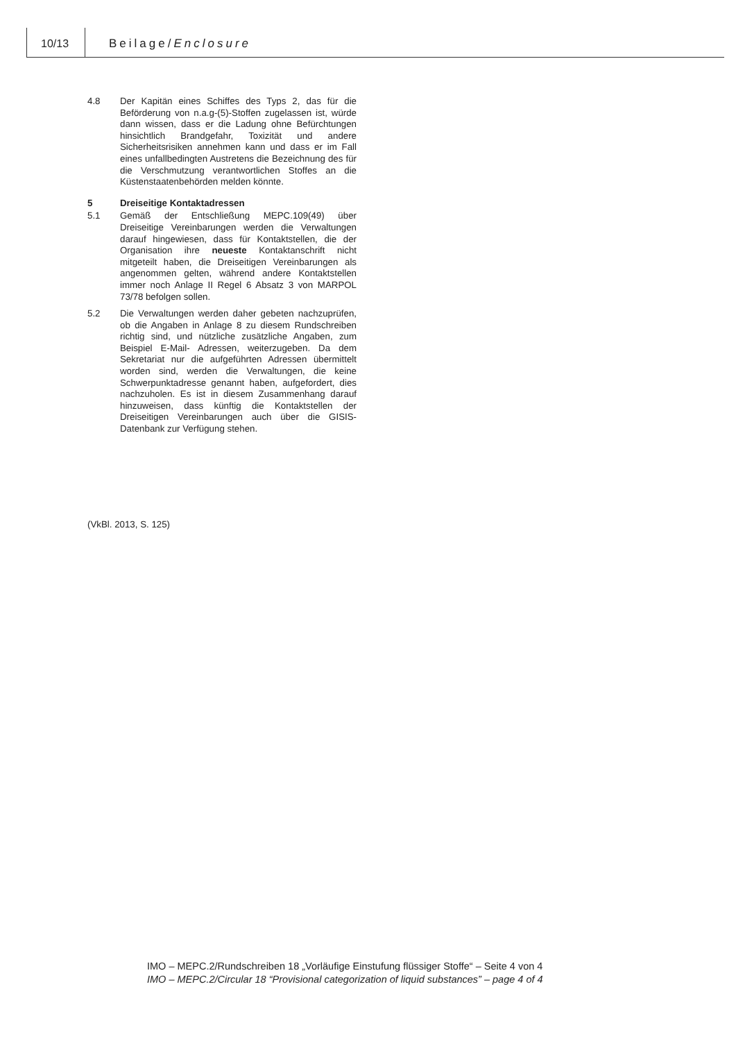10/13 Beilage/Enclosure
4.8 Der Kapitän eines Schiffes des Typs 2, das für die Beförderung von n.a.g-(5)-Stoffen zugelassen ist, würde dann wissen, dass er die Ladung ohne Befürchtungen hinsichtlich Brandgefahr, Toxizität und andere Sicherheitsrisiken annehmen kann und dass er im Fall eines unfallbedingten Austretens die Bezeichnung des für die Verschmutzung verantwortlichen Stoffes an die Küstenstaatenbehörden melden könnte.
5 Dreiseitige Kontaktadressen
5.1 Gemäß der Entschließung MEPC.109(49) über Dreiseitige Vereinbarungen werden die Verwaltungen darauf hingewiesen, dass für Kontaktstellen, die der Organisation ihre neueste Kontaktanschrift nicht mitgeteilt haben, die Dreiseitigen Vereinbarungen als angenommen gelten, während andere Kontaktstellen immer noch Anlage II Regel 6 Absatz 3 von MARPOL 73/78 befolgen sollen.
5.2 Die Verwaltungen werden daher gebeten nachzuprüfen, ob die Angaben in Anlage 8 zu diesem Rundschreiben richtig sind, und nützliche zusätzliche Angaben, zum Beispiel E-Mail- Adressen, weiterzugeben. Da dem Sekretariat nur die aufgeführten Adressen übermittelt worden sind, werden die Verwaltungen, die keine Schwerpunktadresse genannt haben, aufgefordert, dies nachzuholen. Es ist in diesem Zusammenhang darauf hinzuweisen, dass künftig die Kontaktstellen der Dreiseitigen Vereinbarungen auch über die GISIS-Datenbank zur Verfügung stehen.
(VkBl. 2013, S. 125)
IMO – MEPC.2/Rundschreiben 18 „Vorläufige Einstufung flüssiger Stoffe“ – Seite 4 von 4
IMO – MEPC.2/Circular 18 “Provisional categorization of liquid substances” – page 4 of 4